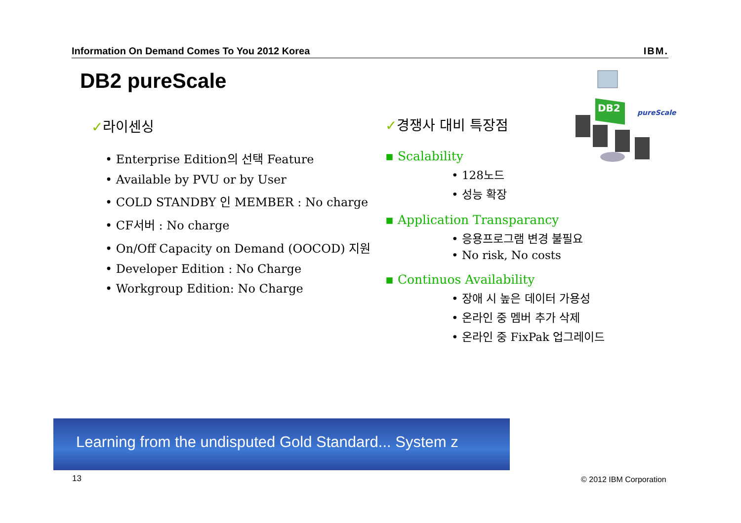Information On Demand Comes To You 2012 Korea IBM.
DB2 pureScale
✓라이센싱
• Enterprise Edition의 선택 Feature
• Available by PVU or by User
• COLD STANDBY 인 MEMBER : No charge
• CF서버 : No charge
• On/Off Capacity on Demand (OOCOD) 지원
• Developer Edition : No Charge
• Workgroup Edition: No Charge
✓경쟁사 대비 특장점
▪ Scalability
• 128노드
• 성능 확장
▪ Application Transparancy
• 응용프로그램 변경 불필요
• No risk, No costs
▪ Continuos Availability
• 장애 시 높은 데이터 가용성
• 온라인 중 멤버 추가 삭제
• 온라인 중 FixPak 업그레이드
DB2
pureScale
Learning from the undisputed Gold Standard... System z
13 © 2012 IBM Corporation